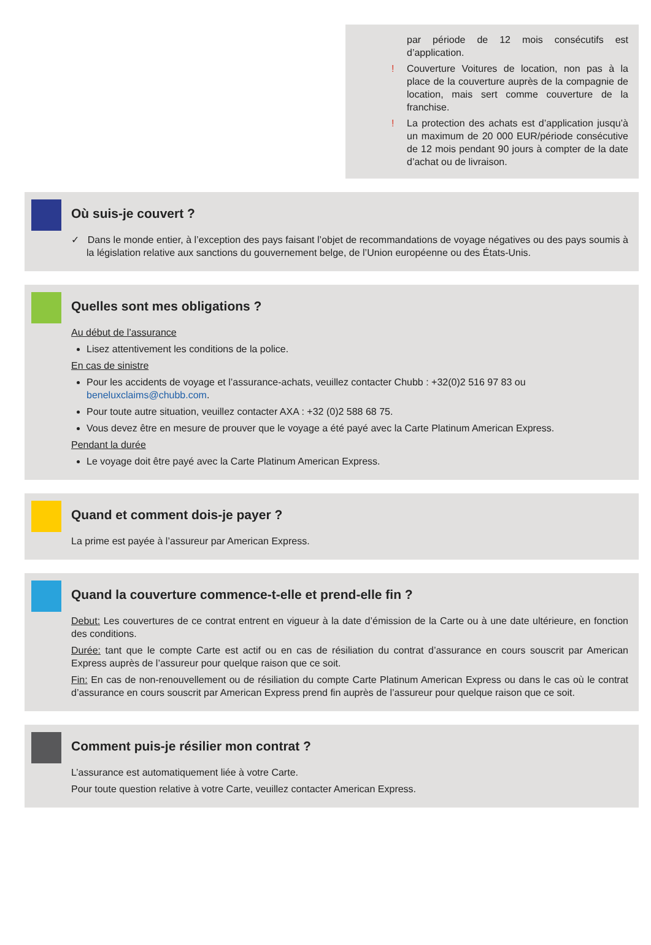par période de 12 mois consécutifs est d’application.
! Couverture Voitures de location, non pas à la place de la couverture auprès de la compagnie de location, mais sert comme couverture de la franchise.
! La protection des achats est d’application jusqu’à un maximum de 20 000 EUR/période consécutive de 12 mois pendant 90 jours à compter de la date d’achat ou de livraison.
Où suis-je couvert ?
✓ Dans le monde entier, à l’exception des pays faisant l’objet de recommandations de voyage négatives ou des pays soumis à la législation relative aux sanctions du gouvernement belge, de l’Union européenne ou des États-Unis.
Quelles sont mes obligations ?
Au début de l’assurance
Lisez attentivement les conditions de la police.
En cas de sinistre
Pour les accidents de voyage et l’assurance-achats, veuillez contacter Chubb : +32(0)2 516 97 83 ou beneluxclaims@chubb.com.
Pour toute autre situation, veuillez contacter AXA : +32 (0)2 588 68 75.
Vous devez être en mesure de prouver que le voyage a été payé avec la Carte Platinum American Express.
Pendant la durée
Le voyage doit être payé avec la Carte Platinum American Express.
Quand et comment dois-je payer ?
La prime est payée à l’assureur par American Express.
Quand la couverture commence-t-elle et prend-elle fin ?
Debut: Les couvertures de ce contrat entrent en vigueur à la date d’émission de la Carte ou à une date ultérieure, en fonction des conditions.
Durée: tant que le compte Carte est actif ou en cas de résiliation du contrat d’assurance en cours souscrit par American Express auprès de l’assureur pour quelque raison que ce soit.
Fin: En cas de non-renouvellement ou de résiliation du compte Carte Platinum American Express ou dans le cas où le contrat d’assurance en cours souscrit par American Express prend fin auprès de l’assureur pour quelque raison que ce soit.
Comment puis-je résilier mon contrat ?
L’assurance est automatiquement liée à votre Carte.
Pour toute question relative à votre Carte, veuillez contacter American Express.